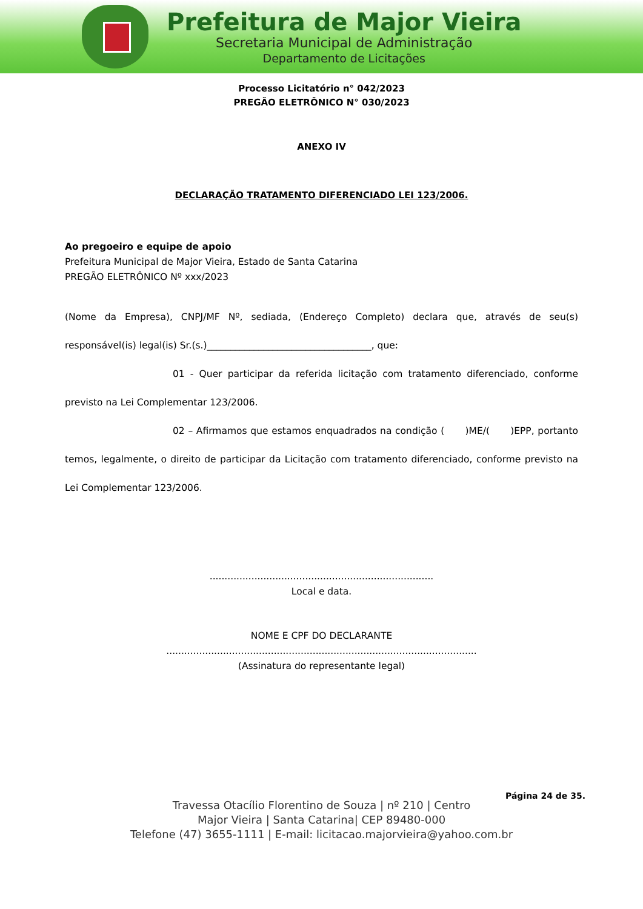Prefeitura de Major Vieira
Secretaria Municipal de Administração
Departamento de Licitações
Processo Licitatório n° 042/2023
PREGÃO ELETRÔNICO N° 030/2023
ANEXO IV
DECLARAÇÃO TRATAMENTO DIFERENCIADO LEI 123/2006.
Ao pregoeiro e equipe de apoio
Prefeitura Municipal de Major Vieira, Estado de Santa Catarina
PREGÃO ELETRÔNICO Nº xxx/2023
(Nome da Empresa), CNPJ/MF Nº, sediada, (Endereço Completo) declara que, através de seu(s) responsável(is) legal(is) Sr.(s.)___________________________________, que:
01 - Quer participar da referida licitação com tratamento diferenciado, conforme previsto na Lei Complementar 123/2006.
02 – Afirmamos que estamos enquadrados na condição ( )ME/( )EPP, portanto temos, legalmente, o direito de participar da Licitação com tratamento diferenciado, conforme previsto na Lei Complementar 123/2006.
...........................................................................
Local e data.
NOME E CPF DO DECLARANTE
........................................................................................................
(Assinatura do representante legal)
Página 24 de 35.
Travessa Otacílio Florentino de Souza | nº 210 | Centro
Major Vieira | Santa Catarina| CEP 89480-000
Telefone (47) 3655-1111 | E-mail: licitacao.majorvieira@yahoo.com.br